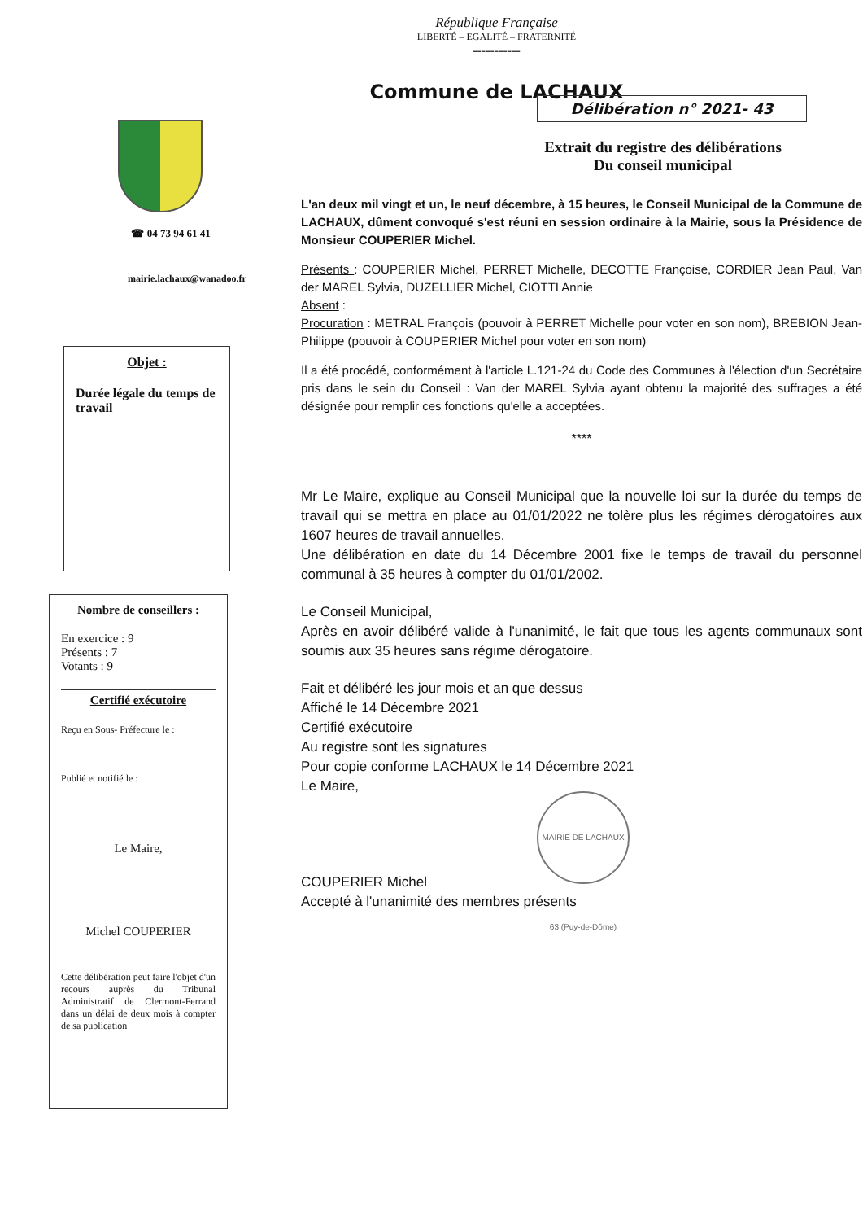République Française
LIBERTÉ – EGALITÉ – FRATERNITÉ
-----------
Commune de LACHAUX
☎ 04 73 94 61 41
mairie.lachaux@wanadoo.fr
Objet :
Durée légale du temps de travail
Nombre de conseillers :
En exercice : 9
Présents : 7
Votants : 9
Certifié exécutoire
Reçu en Sous- Préfecture le :
Publié et notifié le :
Le Maire,
Michel COUPERIER
Cette délibération peut faire l'objet d'un recours auprès du Tribunal Administratif de Clermont-Ferrand dans un délai de deux mois à compter de sa publication
Délibération n° 2021- 43
Extrait du registre des délibérations
Du conseil municipal
L'an deux mil vingt et un, le neuf décembre, à 15 heures, le Conseil Municipal de la Commune de LACHAUX, dûment convoqué s'est réuni en session ordinaire à la Mairie, sous la Présidence de Monsieur COUPERIER Michel.
Présents : COUPERIER Michel, PERRET Michelle, DECOTTE Françoise, CORDIER Jean Paul, Van der MAREL Sylvia, DUZELLIER Michel, CIOTTI Annie
Absent :
Procuration : METRAL François (pouvoir à PERRET Michelle pour voter en son nom), BREBION Jean-Philippe (pouvoir à COUPERIER Michel pour voter en son nom)
Il a été procédé, conformément à l'article L.121-24 du Code des Communes à l'élection d'un Secrétaire pris dans le sein du Conseil : Van der MAREL Sylvia ayant obtenu la majorité des suffrages a été désignée pour remplir ces fonctions qu'elle a acceptées.
****
Mr Le Maire, explique au Conseil Municipal que la nouvelle loi sur la durée du temps de travail qui se mettra en place au 01/01/2022 ne tolère plus les régimes dérogatoires aux 1607 heures de travail annuelles.
Une délibération en date du 14 Décembre 2001 fixe le temps de travail du personnel communal à 35 heures à compter du 01/01/2002.
Le Conseil Municipal,
Après en avoir délibéré valide à l'unanimité, le fait que tous les agents communaux sont soumis aux 35 heures sans régime dérogatoire.
Fait et délibéré les jour mois et an que dessus
Affiché le 14 Décembre 2021
Certifié exécutoire
Au registre sont les signatures
Pour copie conforme LACHAUX le 14 Décembre 2021
Le Maire,
MAIRIE DE LACHAUX 63 (Puy-de-Dôme)
COUPERIER Michel
Accepté à l'unanimité des membres présents